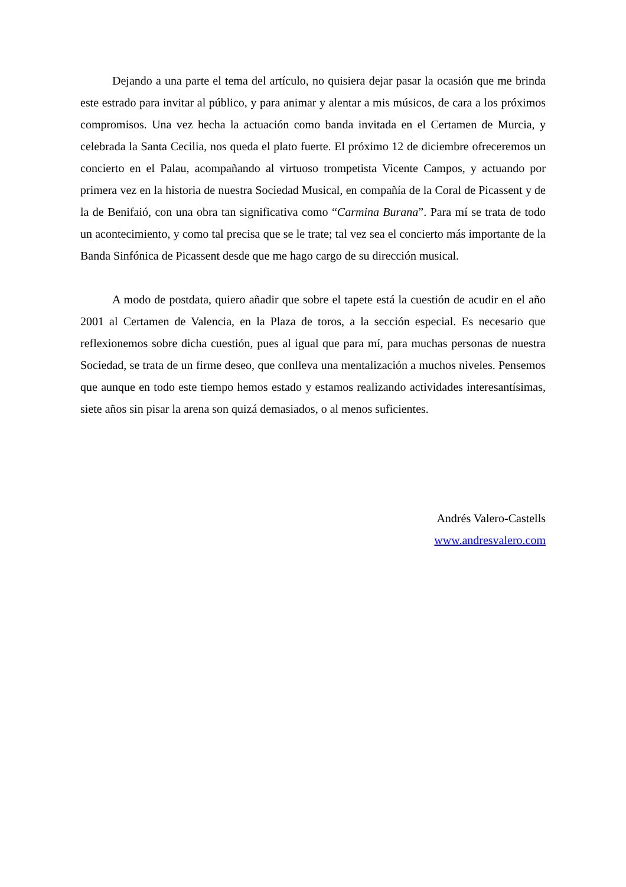Dejando a una parte el tema del artículo, no quisiera dejar pasar la ocasión que me brinda este estrado para invitar al público, y para animar y alentar a mis músicos, de cara a los próximos compromisos. Una vez hecha la actuación como banda invitada en el Certamen de Murcia, y celebrada la Santa Cecilia, nos queda el plato fuerte. El próximo 12 de diciembre ofreceremos un concierto en el Palau, acompañando al virtuoso trompetista Vicente Campos, y actuando por primera vez en la historia de nuestra Sociedad Musical, en compañía de la Coral de Picassent y de la de Benifaió, con una obra tan significativa como “Carmina Burana”. Para mí se trata de todo un acontecimiento, y como tal precisa que se le trate; tal vez sea el concierto más importante de la Banda Sinfónica de Picassent desde que me hago cargo de su dirección musical.
A modo de postdata, quiero añadir que sobre el tapete está la cuestión de acudir en el año 2001 al Certamen de Valencia, en la Plaza de toros, a la sección especial. Es necesario que reflexionemos sobre dicha cuestión, pues al igual que para mí, para muchas personas de nuestra Sociedad, se trata de un firme deseo, que conlleva una mentalización a muchos niveles. Pensemos que aunque en todo este tiempo hemos estado y estamos realizando actividades interesantísimas, siete años sin pisar la arena son quizá demasiados, o al menos suficientes.
Andrés Valero-Castells
www.andresvalero.com